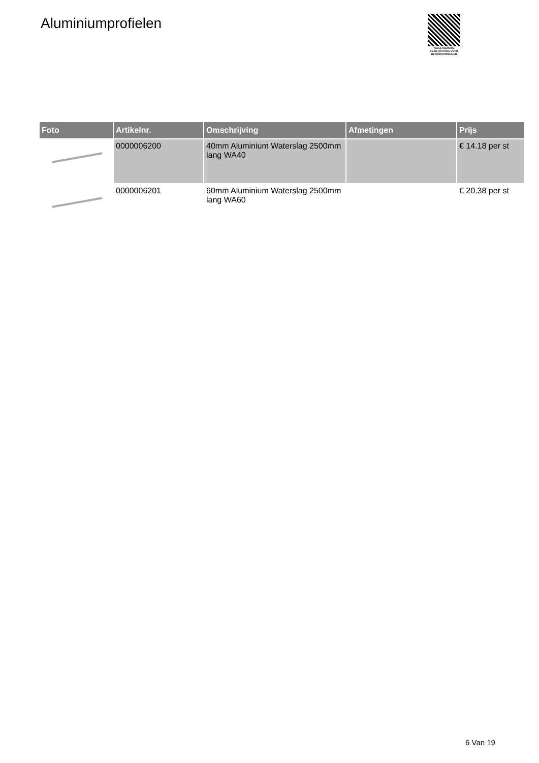Aluminiumprofielen
PALLETSERVICE
SCAN QR-CODE VOOR RETOURFORMULIER
| Foto | Artikelnr. | Omschrijving | Afmetingen | Prijs |
| --- | --- | --- | --- | --- |
| | 0000006200 | 40mm Aluminium Waterslag 2500mm lang WA40 | | € 14.18 per st |
| | 0000006201 | 60mm Aluminium Waterslag 2500mm lang WA60 | | € 20.38 per st |
6 Van 19